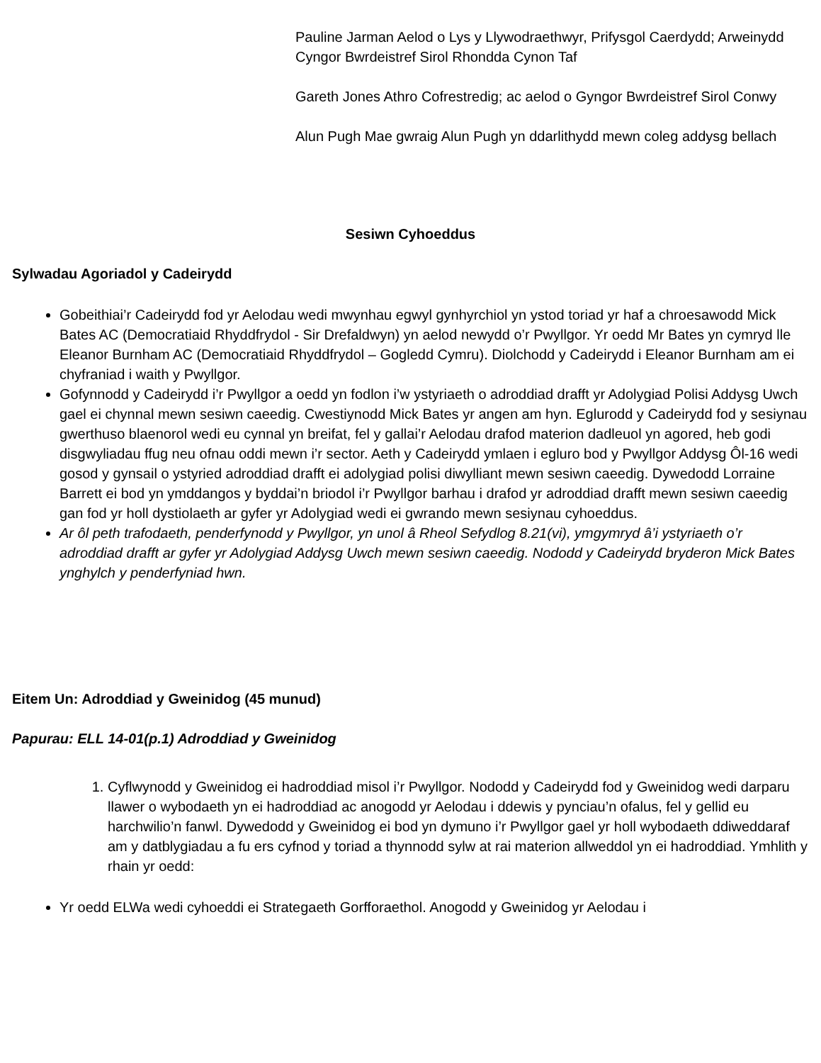Pauline Jarman Aelod o Lys y Llywodraethwyr, Prifysgol Caerdydd; Arweinydd Cyngor Bwrdeistref Sirol Rhondda Cynon Taf
Gareth Jones Athro Cofrestredig; ac aelod o Gyngor Bwrdeistref Sirol Conwy
Alun Pugh Mae gwraig Alun Pugh yn ddarlithydd mewn coleg addysg bellach
Sesiwn Cyhoeddus
Sylwadau Agoriadol y Cadeirydd
Gobeithiai’r Cadeirydd fod yr Aelodau wedi mwynhau egwyl gynhyrchiol yn ystod toriad yr haf a chroesawodd Mick Bates AC (Democratiaid Rhyddfrydol - Sir Drefaldwyn) yn aelod newydd o’r Pwyllgor. Yr oedd Mr Bates yn cymryd lle Eleanor Burnham AC (Democratiaid Rhyddfrydol – Gogledd Cymru). Diolchodd y Cadeirydd i Eleanor Burnham am ei chyfraniad i waith y Pwyllgor.
Gofynnodd y Cadeirydd i’r Pwyllgor a oedd yn fodlon i’w ystyriaeth o adroddiad drafft yr Adolygiad Polisi Addysg Uwch gael ei chynnal mewn sesiwn caeedig. Cwestiynodd Mick Bates yr angen am hyn. Eglurodd y Cadeirydd fod y sesiynau gwerthuso blaenorol wedi eu cynnal yn breifat, fel y gallai’r Aelodau drafod materion dadleuol yn agored, heb godi disgwyliadau ffug neu ofnau oddi mewn i’r sector. Aeth y Cadeirydd ymlaen i egluro bod y Pwyllgor Addysg Ôl-16 wedi gosod y gynsail o ystyried adroddiad drafft ei adolygiad polisi diwylliant mewn sesiwn caeedig. Dywedodd Lorraine Barrett ei bod yn ymddangos y byddai’n briodol i’r Pwyllgor barhau i drafod yr adroddiad drafft mewn sesiwn caeedig gan fod yr holl dystiolaeth ar gyfer yr Adolygiad wedi ei gwrando mewn sesiynau cyhoeddus.
Ar ôl peth trafodaeth, penderfynodd y Pwyllgor, yn unol â Rheol Sefydlog 8.21(vi), ymgymryd â’i ystyriaeth o’r adroddiad drafft ar gyfer yr Adolygiad Addysg Uwch mewn sesiwn caeedig. Nododd y Cadeirydd bryderon Mick Bates ynghylch y penderfyniad hwn.
Eitem Un: Adroddiad y Gweinidog (45 munud)
Papurau: ELL 14-01(p.1) Adroddiad y Gweinidog
1. Cyflwynodd y Gweinidog ei hadroddiad misol i’r Pwyllgor. Nododd y Cadeirydd fod y Gweinidog wedi darparu llawer o wybodaeth yn ei hadroddiad ac anogodd yr Aelodau i ddewis y pynciau’n ofalus, fel y gellid eu harchwilio’n fanwl. Dywedodd y Gweinidog ei bod yn dymuno i’r Pwyllgor gael yr holl wybodaeth ddiweddaraf am y datblygiadau a fu ers cyfnod y toriad a thynnodd sylw at rai materion allweddol yn ei hadroddiad. Ymhlith y rhain yr oedd:
Yr oedd ELWa wedi cyhoeddi ei Strategaeth Gorfforaethol. Anogodd y Gweinidog yr Aelodau i